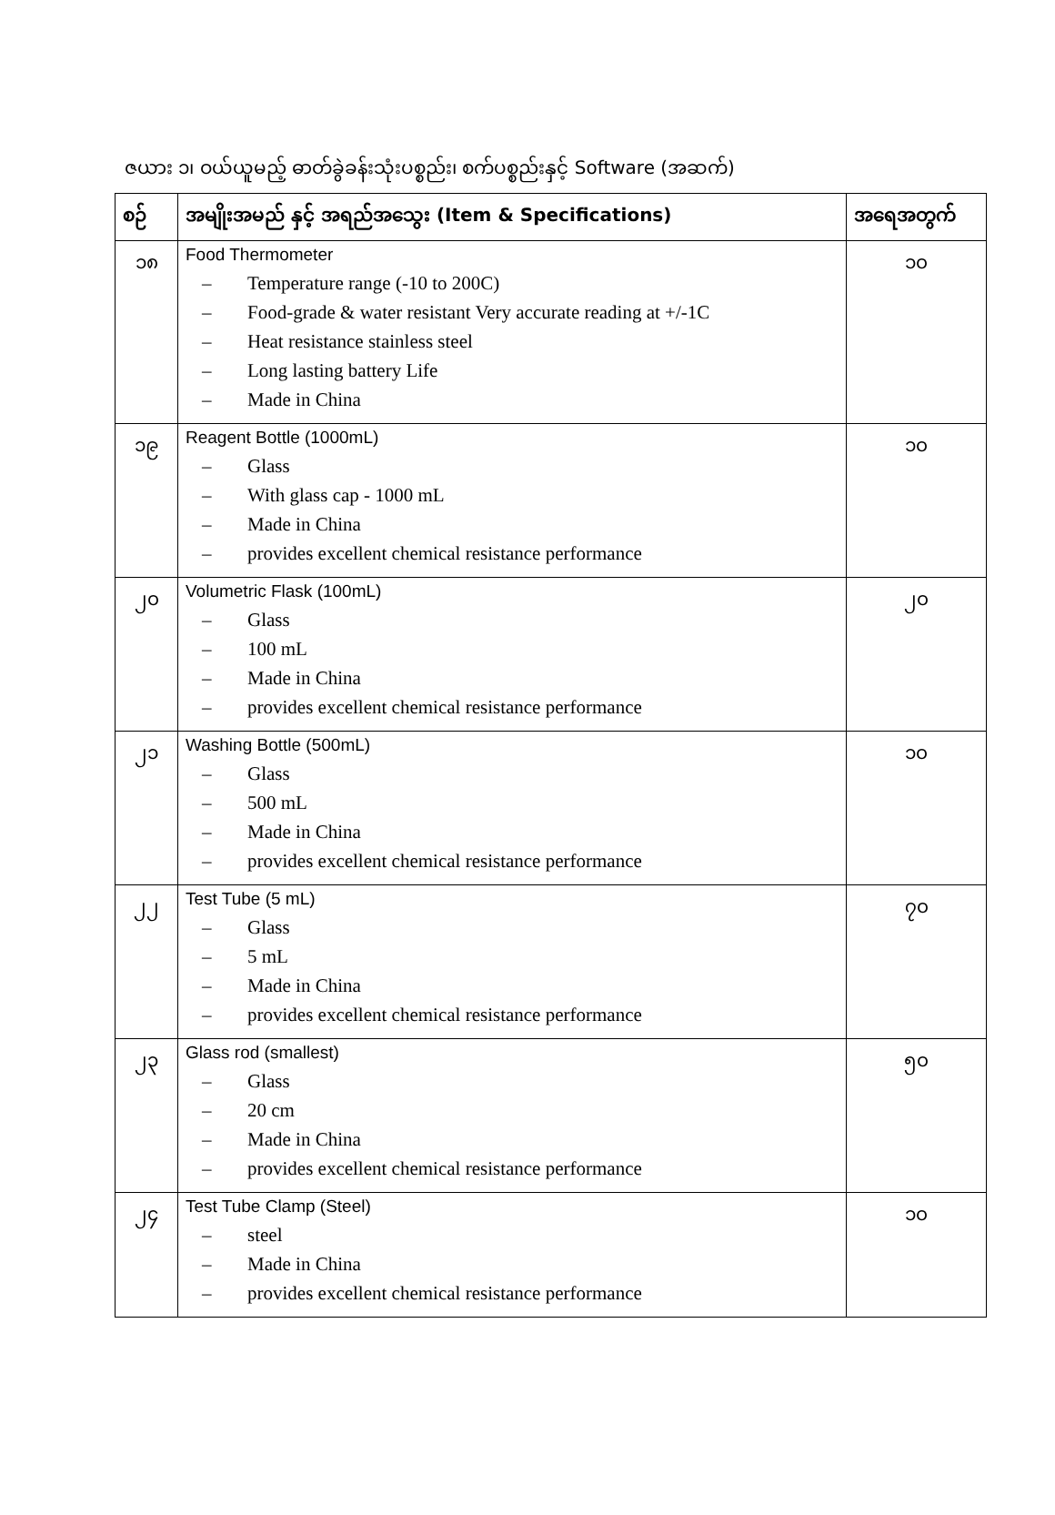ဇယား ၁၊ ဝယ်ယူမည့် ဓာတ်ခွဲခန်းသုံးပစ္စည်း၊ စက်ပစ္စည်းနှင့် Software (အဆက်)
| စဉ် | အမျိုးအမည် နှင့် အရည်အသွေး (Item & Specifications) | အရေအတွက် |
| --- | --- | --- |
| ၁၈ | Food Thermometer – Temperature range (-10 to 200C) – Food-grade & water resistant Very accurate reading at +/-1C – Heat resistance stainless steel – Long lasting battery Life – Made in China | ၁၀ |
| ၁၉ | Reagent Bottle (1000mL) – Glass – With glass cap - 1000 mL – Made in China – provides excellent chemical resistance performance | ၁၀ |
| ၂၀ | Volumetric Flask (100mL) – Glass – 100 mL – Made in China – provides excellent chemical resistance performance | ၂၀ |
| ၂၁ | Washing Bottle (500mL) – Glass – 500 mL – Made in China – provides excellent chemical resistance performance | ၁၀ |
| ၂၂ | Test Tube (5 mL) – Glass – 5 mL – Made in China – provides excellent chemical resistance performance | ၇၀ |
| ၂၃ | Glass rod (smallest) – Glass – 20 cm – Made in China – provides excellent chemical resistance performance | ၅၀ |
| ၂၄ | Test Tube Clamp (Steel) – steel – Made in China – provides excellent chemical resistance performance | ၁၀ |